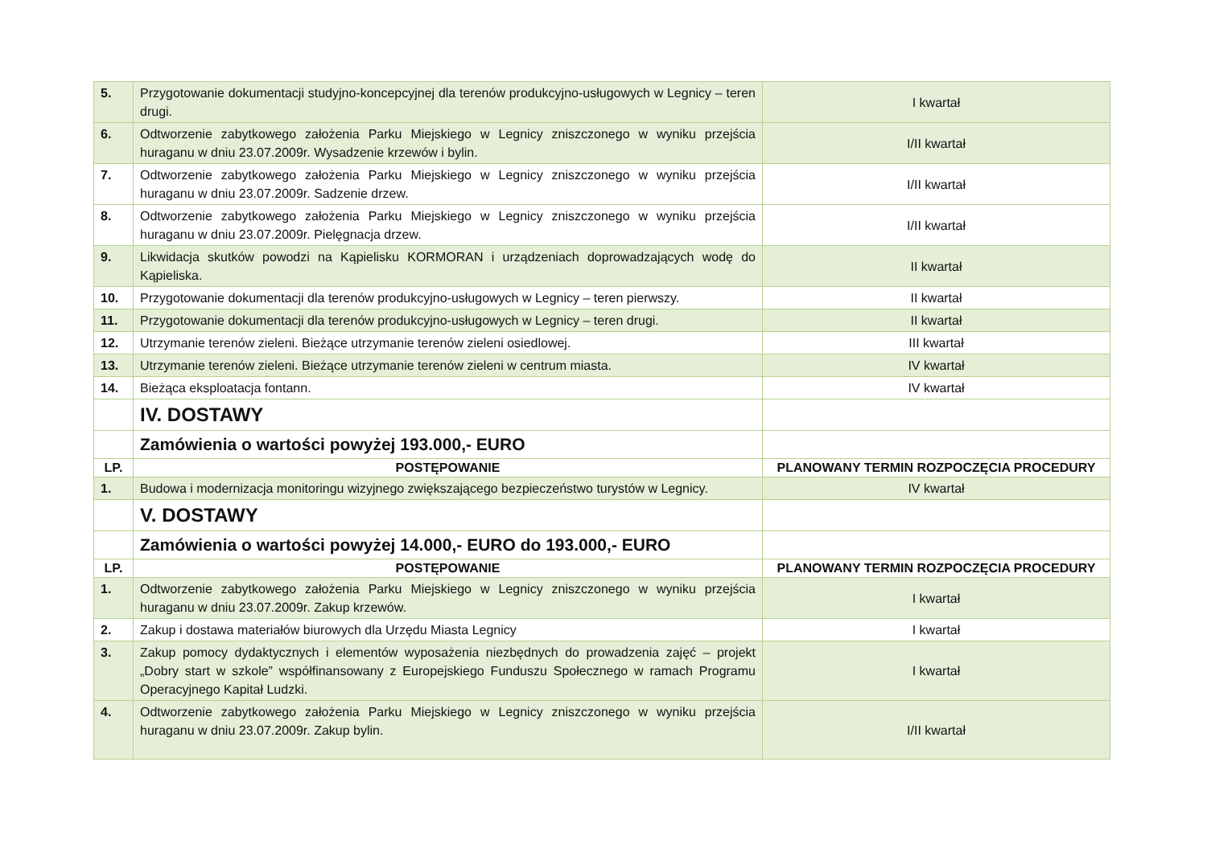| 5. | Przygotowanie dokumentacji studyjno-koncepcyjnej dla terenów produkcyjno-usługowych w Legnicy – teren drugi. | I kwartał |
| 6. | Odtworzenie zabytkowego założenia Parku Miejskiego w Legnicy zniszczonego w wyniku przejścia huraganu w dniu 23.07.2009r. Wysadzenie krzewów i bylin. | I/II kwartał |
| 7. | Odtworzenie zabytkowego założenia Parku Miejskiego w Legnicy zniszczonego w wyniku przejścia huraganu w dniu 23.07.2009r. Sadzenie drzew. | I/II kwartał |
| 8. | Odtworzenie zabytkowego założenia Parku Miejskiego w Legnicy zniszczonego w wyniku przejścia huraganu w dniu 23.07.2009r. Pielęgnacja drzew. | I/II kwartał |
| 9. | Likwidacja skutków powodzi na Kąpielisku KORMORAN i urządzeniach doprowadzających wodę do Kąpieliska. | II kwartał |
| 10. | Przygotowanie dokumentacji dla terenów produkcyjno-usługowych w Legnicy – teren pierwszy. | II kwartał |
| 11. | Przygotowanie dokumentacji dla terenów produkcyjno-usługowych w Legnicy – teren drugi. | II kwartał |
| 12. | Utrzymanie terenów zieleni. Bieżące utrzymanie terenów zieleni osiedlowej. | III kwartał |
| 13. | Utrzymanie terenów zieleni. Bieżące utrzymanie terenów zieleni w centrum miasta. | IV kwartał |
| 14. | Bieżąca eksploatacja fontann. | IV kwartał |
| | IV. DOSTAWY | |
| | Zamówienia o wartości powyżej 193.000,- EURO | |
| LP. | POSTĘPOWANIE | PLANOWANY TERMIN ROZPOCZĘCIA PROCEDURY |
| 1. | Budowa i modernizacja monitoringu wizyjnego zwiększającego bezpieczeństwo turystów w Legnicy. | IV kwartał |
| | V. DOSTAWY | |
| | Zamówienia o wartości powyżej 14.000,- EURO do 193.000,- EURO | |
| LP. | POSTĘPOWANIE | PLANOWANY TERMIN ROZPOCZĘCIA PROCEDURY |
| 1. | Odtworzenie zabytkowego założenia Parku Miejskiego w Legnicy zniszczonego w wyniku przejścia huraganu w dniu 23.07.2009r. Zakup krzewów. | I kwartał |
| 2. | Zakup i dostawa materiałów biurowych dla Urzędu Miasta Legnicy | I kwartał |
| 3. | Zakup pomocy dydaktycznych i elementów wyposażenia niezbędnych do prowadzenia zajęć – projekt „Dobry start w szkole” współfinansowany z Europejskiego Funduszu Społecznego w ramach Programu Operacyjnego Kapitał Ludzki. | I kwartał |
| 4. | Odtworzenie zabytkowego założenia Parku Miejskiego w Legnicy zniszczonego w wyniku przejścia huraganu w dniu 23.07.2009r. Zakup bylin. | I/II kwartał |